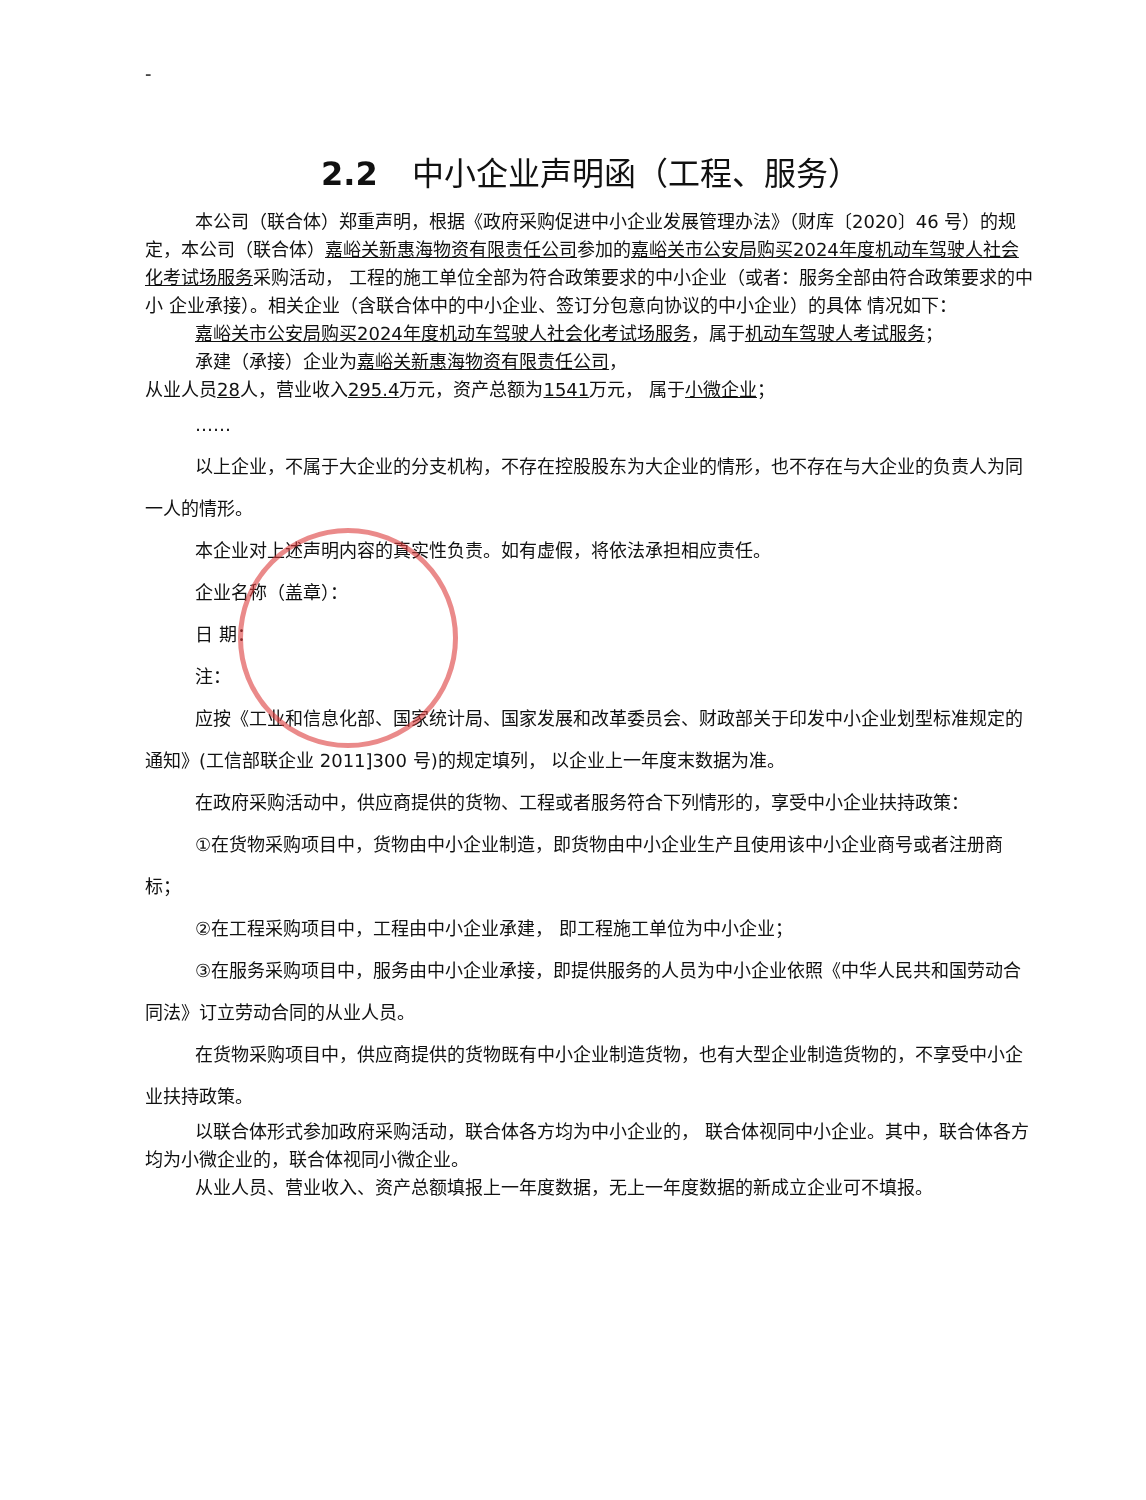-
2.2 中小企业声明函（工程、服务）
本公司（联合体）郑重声明，根据《政府采购促进中小企业发展管理办法》（财库〔2020〕46 号）的规定，本公司（联合体）嘉峪关新惠海物资有限责任公司参加的嘉峪关市公安局购买2024年度机动车驾驶人社会化考试场服务采购活动， 工程的施工单位全部为符合政策要求的中小企业（或者：服务全部由符合政策要求的中小 企业承接）。相关企业（含联合体中的中小企业、签订分包意向协议的中小企业）的具体 情况如下：
嘉峪关市公安局购买2024年度机动车驾驶人社会化考试场服务，属于机动车驾驶人考试服务；
承建（承接）企业为嘉峪关新惠海物资有限责任公司，
从业人员28人，营业收入295.4万元，资产总额为1541万元， 属于小微企业；
……
以上企业，不属于大企业的分支机构，不存在控股股东为大企业的情形，也不存在与大企业的负责人为同一人的情形。
本企业对上述声明内容的真实性负责。如有虚假，将依法承担相应责任。
企业名称（盖章）：
日 期：
注：
应按《工业和信息化部、国家统计局、国家发展和改革委员会、财政部关于印发中小企业划型标准规定的通知》(工信部联企业 2011]300 号)的规定填列， 以企业上一年度末数据为准。
在政府采购活动中，供应商提供的货物、工程或者服务符合下列情形的，享受中小企业扶持政策：
①在货物采购项目中，货物由中小企业制造，即货物由中小企业生产且使用该中小企业商号或者注册商标；
②在工程采购项目中，工程由中小企业承建， 即工程施工单位为中小企业；
③在服务采购项目中，服务由中小企业承接，即提供服务的人员为中小企业依照《中华人民共和国劳动合同法》订立劳动合同的从业人员。
在货物采购项目中，供应商提供的货物既有中小企业制造货物，也有大型企业制造货物的，不享受中小企业扶持政策。
以联合体形式参加政府采购活动，联合体各方均为中小企业的， 联合体视同中小企业。其中，联合体各方均为小微企业的，联合体视同小微企业。
从业人员、营业收入、资产总额填报上一年度数据，无上一年度数据的新成立企业可不填报。